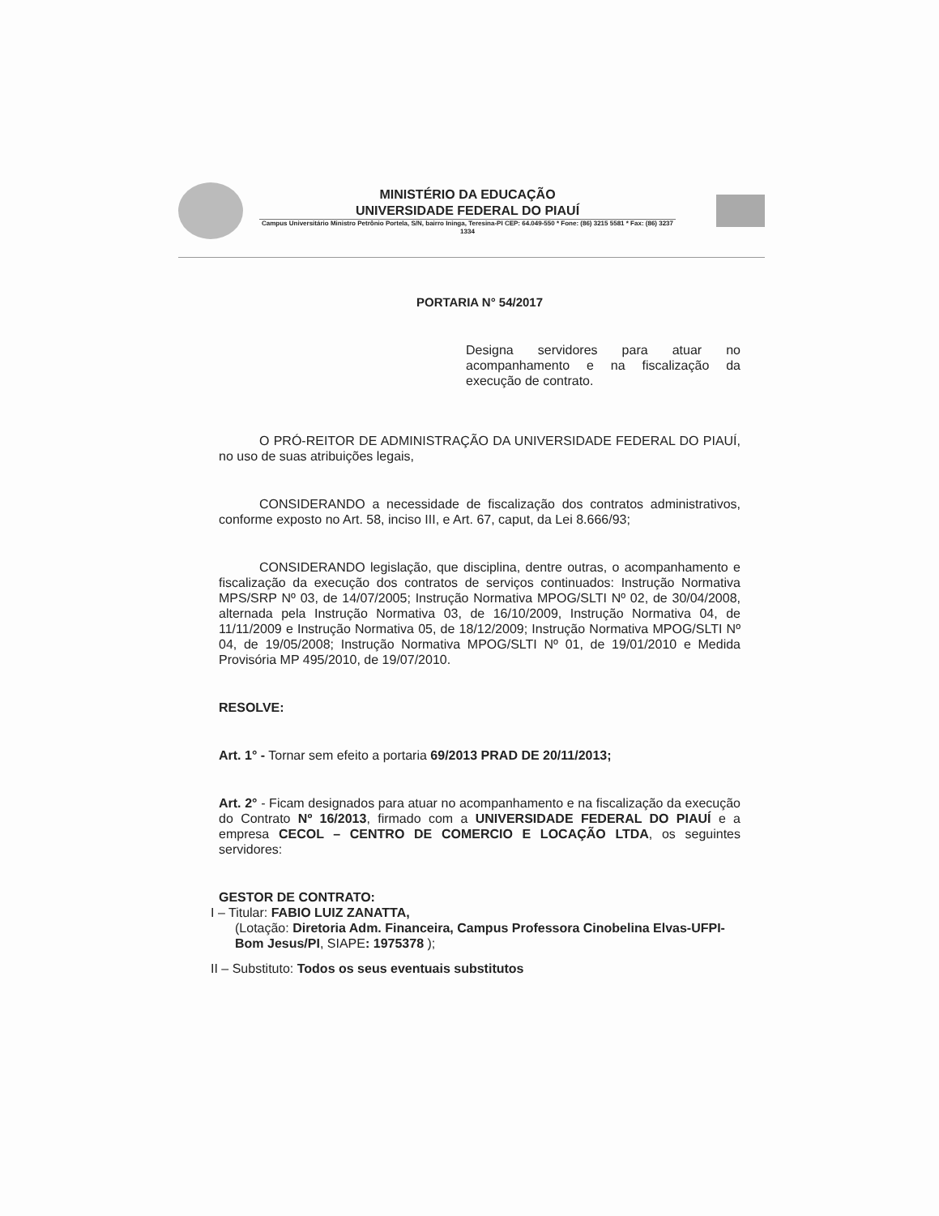MINISTÉRIO DA EDUCAÇÃO
UNIVERSIDADE FEDERAL DO PIAUÍ
Campus Universitário Ministro Petrônio Portela, S/N, bairro Ininga, Teresina-PI CEP: 64.049-550 * Fone: (86) 3215 5581 * Fax: (86) 3237 1334
PORTARIA N° 54/2017
Designa servidores para atuar no acompanhamento e na fiscalização da execução de contrato.
O PRÓ-REITOR DE ADMINISTRAÇÃO DA UNIVERSIDADE FEDERAL DO PIAUÍ, no uso de suas atribuições legais,
CONSIDERANDO a necessidade de fiscalização dos contratos administrativos, conforme exposto no Art. 58, inciso III, e Art. 67, caput, da Lei 8.666/93;
CONSIDERANDO legislação, que disciplina, dentre outras, o acompanhamento e fiscalização da execução dos contratos de serviços continuados: Instrução Normativa MPS/SRP Nº 03, de 14/07/2005; Instrução Normativa MPOG/SLTI Nº 02, de 30/04/2008, alternada pela Instrução Normativa 03, de 16/10/2009, Instrução Normativa 04, de 11/11/2009 e Instrução Normativa 05, de 18/12/2009; Instrução Normativa MPOG/SLTI Nº 04, de 19/05/2008; Instrução Normativa MPOG/SLTI Nº 01, de 19/01/2010 e Medida Provisória MP 495/2010, de 19/07/2010.
RESOLVE:
Art. 1° - Tornar sem efeito a portaria 69/2013 PRAD DE 20/11/2013;
Art. 2° - Ficam designados para atuar no acompanhamento e na fiscalização da execução do Contrato Nº 16/2013, firmado com a UNIVERSIDADE FEDERAL DO PIAUÍ e a empresa CECOL – CENTRO DE COMERCIO E LOCAÇÃO LTDA, os seguintes servidores:
GESTOR DE CONTRATO:
I – Titular: FABIO LUIZ ZANATTA,
(Lotação: Diretoria Adm. Financeira, Campus Professora Cinobelina Elvas-UFPI- Bom Jesus/PI, SIAPE: 1975378 );
II – Substituto: Todos os seus eventuais substitutos